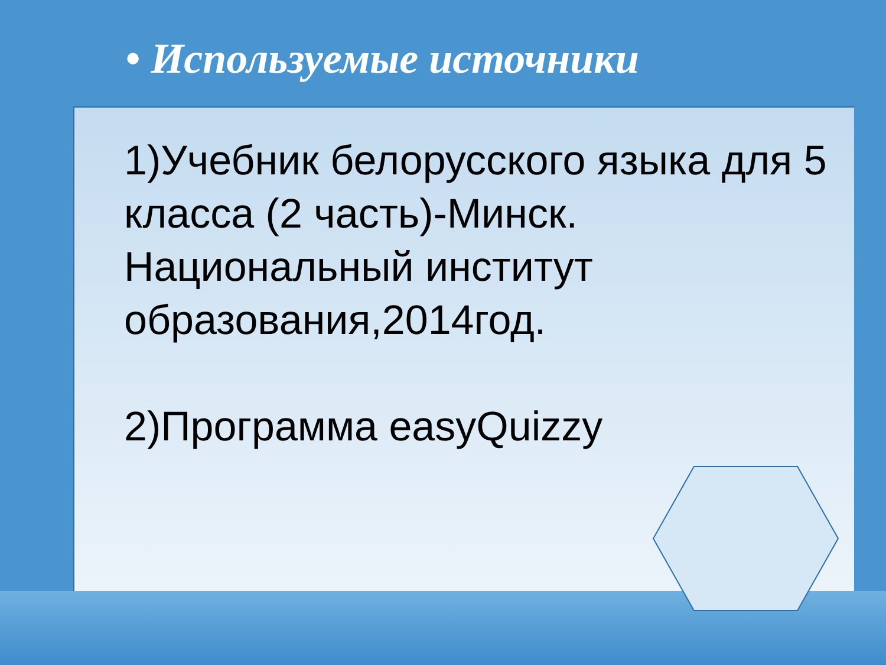• Используемые источники
1)Учебник белорусского языка для 5 класса (2 часть)-Минск. Национальный институт образования,2014год.
2)Программа easyQuizzy